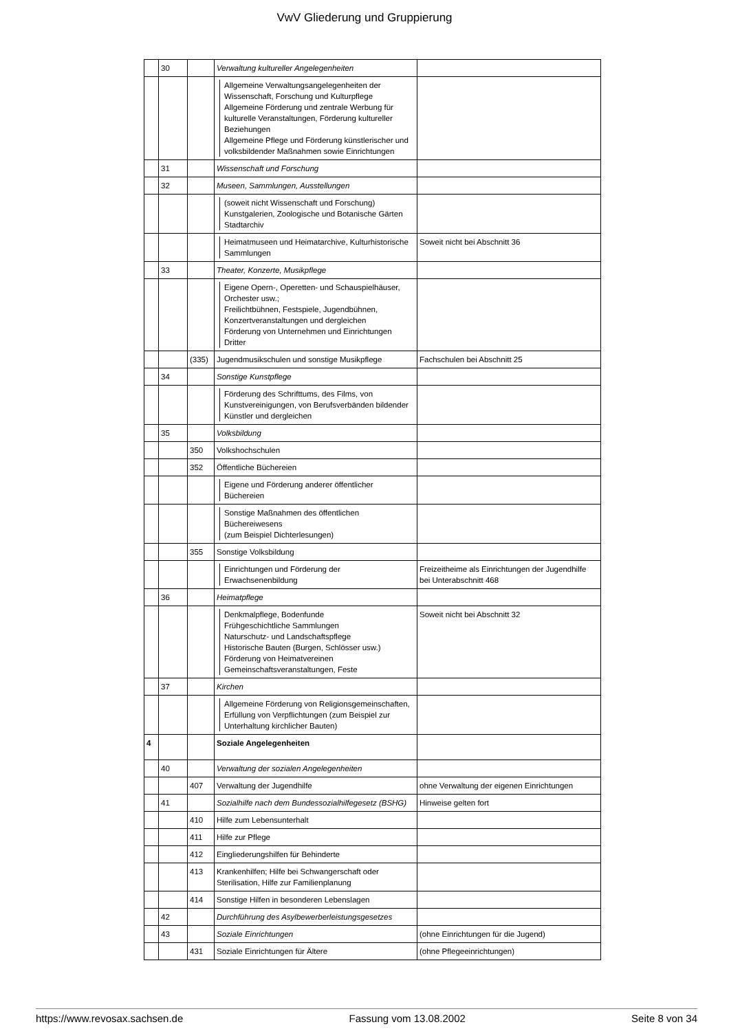VwV Gliederung und Gruppierung
| | 30 | | Verwaltung kultureller Angelegenheiten | |
| | | | Allgemeine Verwaltungsangelegenheiten der Wissenschaft, Forschung und Kulturpflege Allgemeine Förderung und zentrale Werbung für kulturelle Veranstaltungen, Förderung kultureller Beziehungen Allgemeine Pflege und Förderung künstlerischer und volksbildender Maßnahmen sowie Einrichtungen | |
| | 31 | | Wissenschaft und Forschung | |
| | 32 | | Museen, Sammlungen, Ausstellungen | |
| | | | (soweit nicht Wissenschaft und Forschung) Kunstgalerien, Zoologische und Botanische Gärten Stadtarchiv | |
| | | | Heimatmuseen und Heimatarchive, Kulturhistorische Sammlungen | Soweit nicht bei Abschnitt 36 |
| | 33 | | Theater, Konzerte, Musikpflege | |
| | | | Eigene Opern-, Operetten- und Schauspielhäuser, Orchester usw.; Freilichtbühnen, Festspiele, Jugendbühnen, Konzertveranstaltungen und dergleichen Förderung von Unternehmen und Einrichtungen Dritter | |
| | | (335) | Jugendmusikschulen und sonstige Musikpflege | Fachschulen bei Abschnitt 25 |
| | 34 | | Sonstige Kunstpflege | |
| | | | Förderung des Schrifttums, des Films, von Kunstvereinigungen, von Berufsverbänden bildender Künstler und dergleichen | |
| | 35 | | Volksbildung | |
| | | 350 | Volkshochschulen | |
| | | 352 | Öffentliche Büchereien | |
| | | | Eigene und Förderung anderer öffentlicher Büchereien | |
| | | | Sonstige Maßnahmen des öffentlichen Büchereiwesens (zum Beispiel Dichterlesungen) | |
| | | 355 | Sonstige Volksbildung | |
| | | | Einrichtungen und Förderung der Erwachsenenbildung | Freizeitheime als Einrichtungen der Jugendhilfe bei Unterabschnitt 468 |
| | 36 | | Heimatpflege | |
| | | | Denkmalpflege, Bodenfunde Frühgeschichtliche Sammlungen Naturschutz- und Landschaftspflege Historische Bauten (Burgen, Schlösser usw.) Förderung von Heimatvereinen Gemeinschaftsveranstaltungen, Feste | Soweit nicht bei Abschnitt 32 |
| | 37 | | Kirchen | |
| | | | Allgemeine Förderung von Religionsgemeinschaften, Erfüllung von Verpflichtungen (zum Beispiel zur Unterhaltung kirchlicher Bauten) | |
| 4 | | | Soziale Angelegenheiten | |
| | 40 | | Verwaltung der sozialen Angelegenheiten | |
| | | 407 | Verwaltung der Jugendhilfe | ohne Verwaltung der eigenen Einrichtungen |
| | 41 | | Sozialhilfe nach dem Bundessozialhilfegesetz (BSHG) | Hinweise gelten fort |
| | | 410 | Hilfe zum Lebensunterhalt | |
| | | 411 | Hilfe zur Pflege | |
| | | 412 | Eingliederungshilfen für Behinderte | |
| | | 413 | Krankenhilfen; Hilfe bei Schwangerschaft oder Sterilisation, Hilfe zur Familienplanung | |
| | | 414 | Sonstige Hilfen in besonderen Lebenslagen | |
| | 42 | | Durchführung des Asylbewerberleistungsgesetzes | |
| | 43 | | Soziale Einrichtungen | (ohne Einrichtungen für die Jugend) |
| | | 431 | Soziale Einrichtungen für Ältere | (ohne Pflegeeinrichtungen) |
https://www.revosax.sachsen.de Fassung vom 13.08.2002 Seite 8 von 34